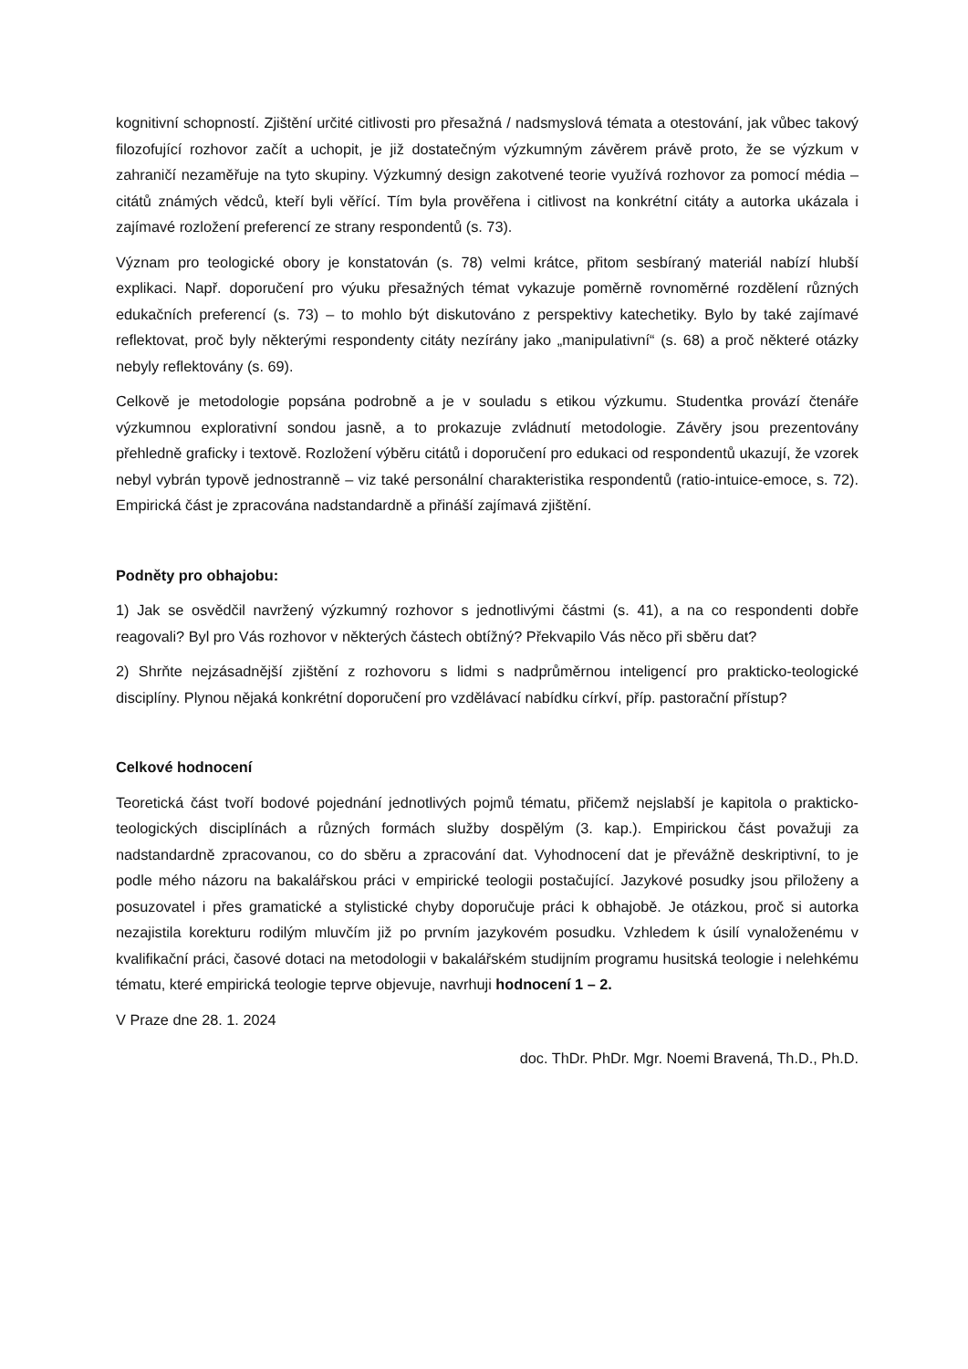kognitivní schopností. Zjištění určité citlivosti pro přesažná / nadsmyslová témata a otestování, jak vůbec takový filozofující rozhovor začít a uchopit, je již dostatečným výzkumným závěrem právě proto, že se výzkum v zahraničí nezaměřuje na tyto skupiny. Výzkumný design zakotvené teorie využívá rozhovor za pomocí média – citátů známých vědců, kteří byli věřící. Tím byla prověřena i citlivost na konkrétní citáty a autorka ukázala i zajímavé rozložení preferencí ze strany respondentů (s. 73).
Význam pro teologické obory je konstatován (s. 78) velmi krátce, přitom sesbíraný materiál nabízí hlubší explikaci. Např. doporučení pro výuku přesažných témat vykazuje poměrně rovnoměrné rozdělení různých edukačních preferencí (s. 73) – to mohlo být diskutováno z perspektivy katechetiky. Bylo by také zajímavé reflektovat, proč byly některými respondenty citáty nezírány jako „manipulativní“ (s. 68) a proč některé otázky nebyly reflektovány (s. 69).
Celkově je metodologie popsána podrobně a je v souladu s etikou výzkumu. Studentka provází čtenáře výzkumnou explorativní sondou jasně, a to prokazuje zvládnutí metodologie. Závěry jsou prezentovány přehledně graficky i textově. Rozložení výběru citátů i doporučení pro edukaci od respondentů ukazují, že vzorek nebyl vybrán typově jednostranně – viz také personální charakteristika respondentů (ratio-intuice-emoce, s. 72). Empirická část je zpracována nadstandardně a přináší zajímavá zjištění.
Podněty pro obhajobu:
1) Jak se osvědčil navržený výzkumný rozhovor s jednotlivými částmi (s. 41), a na co respondenti dobře reagovali? Byl pro Vás rozhovor v některých částech obtížný? Překvapilo Vás něco při sběru dat?
2) Shrňte nejzásadnější zjištění z rozhovoru s lidmi s nadprůměrnou inteligencí pro prakticko-teologické disciplíny. Plynou nějaká konkrétní doporučení pro vzdělávací nabídku církví, příp. pastorační přístup?
Celkové hodnocení
Teoretická část tvoří bodové pojednání jednotlivých pojmů tématu, přičemž nejslabší je kapitola o prakticko-teologických disciplínách a různých formách služby dospělým (3. kap.). Empirickou část považuji za nadstandardně zpracovanou, co do sběru a zpracování dat. Vyhodnocení dat je převážně deskriptivní, to je podle mého názoru na bakalářskou práci v empirické teologii postačující. Jazykové posudky jsou přiloženy a posuzovatel i přes gramatické a stylistické chyby doporučuje práci k obhajobě. Je otázkou, proč si autorka nezajistila korekturu rodilým mluvčím již po prvním jazykovém posudku. Vzhledem k úsilí vynaloženému v kvalifikační práci, časové dotaci na metodologii v bakalářském studijním programu husitská teologie i nelehkému tématu, které empirická teologie teprve objevuje, navrhuji hodnocení 1 – 2.
V Praze dne 28. 1. 2024
doc. ThDr. PhDr. Mgr. Noemi Bravená, Th.D., Ph.D.